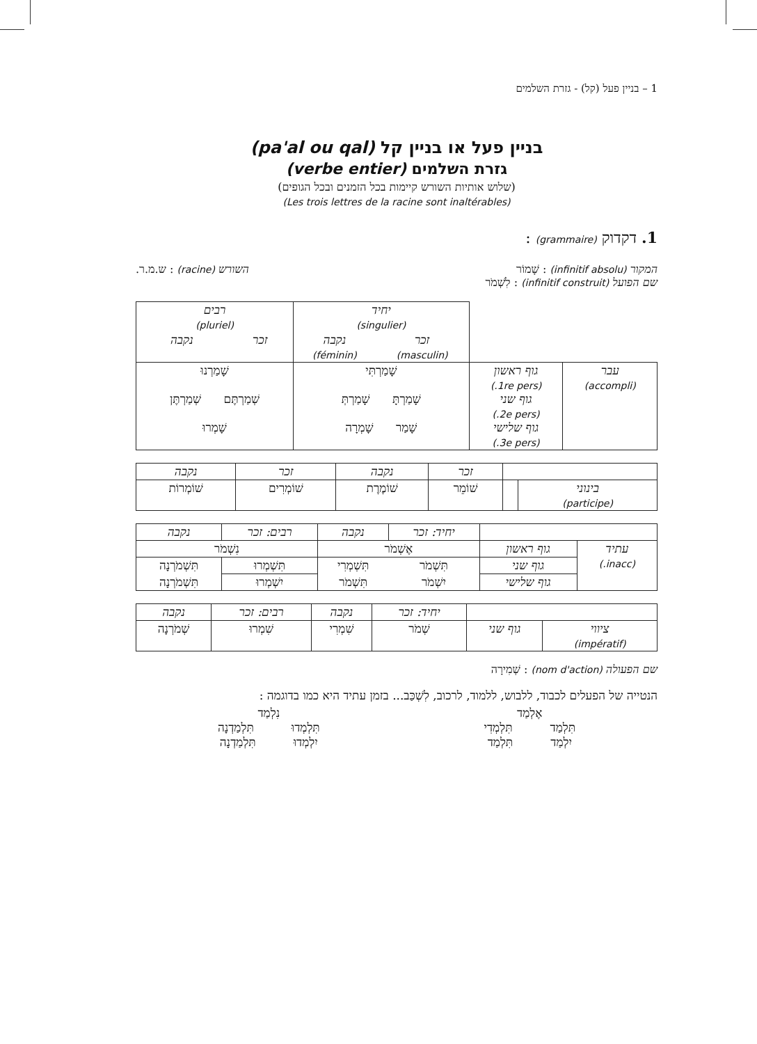1 – בניין פעל (קל) - גזרת השלמים
בניין פעל או בניין קל (pa'al ou qal)
גזרת השלמים (verbe entier)
(שלוש אותיות השורש קיימות בכל הזמנים ובכל הגופים)
(Les trois lettres de la racine sont inaltérables)
1. דקדוק (grammaire) :
המקור (infinitif absolu) : שָׁמוֹר
שם הפועל (infinitif construit) : לִשְׁמֹר
השורש (racine) : ש.מ.ר.
| | | יחיד (singulier) | | רבים (pluriel) | |
| | | זכר (masculin) | נקבה (féminin) | זכר | נקבה |
| עבר (accompli) | גוף ראשון (1re pers.) גוף שני (2e pers.) גוף שלישי (3e pers.) | שָׁמַרְתִּי שָׁמַרְתָּ שָׁמַרְתְּ שָׁמַר שָׁמְרָה | | שָׁמַרְנוּ שְׁמַרְתֶּם שְׁמַרְתֶּן שָׁמְרוּ | |
| | | זכר | נקבה | זכר | נקבה |
| בינוני (participe) | | שׁוֹמֵר | שׁוֹמֶרֶת | שׁוֹמְרִים | שׁוֹמְרוֹת |
| | | יחיד: זכר | נקבה | רבים: זכר | נקבה |
| עתיד (inacc.) | גוף ראשון | אֶשְׁמֹר | | נִשְׁמֹר | |
| | גוף שני | תִּשְׁמֹר | תִּשְׁמְרִי | תִּשְׁמְרוּ | תִּשְׁמֹרְנָה |
| | גוף שלישי | יִשְׁמֹר | תִּשְׁמֹר | יִשְׁמְרוּ | תִּשְׁמֹרְנָה |
| | | יחיד: זכר | נקבה | רבים: זכר | נקבה |
| ציווי (impératif) | גוף שני | שְׁמֹר | שִׁמְרִי | שִׁמְרוּ | שְׁמֹרְנָה |
שם הפעולה (nom d'action) : שְׁמִירָה
הנטייה של הפעלים לכבוד, ללבוש, ללמוד, לרכוב, לִשְׁכַּב... בזמן עתיד היא כמו בדוגמה :
אֶלְמַד
תִּלְמַד תִּלְמְדִי
יִלְמַד תִּלְמַד
נִלְמַד
תִּלְמְדוּ תִּלְמַדְנָה
יִלְמְדוּ תִּלְמַדְנָה